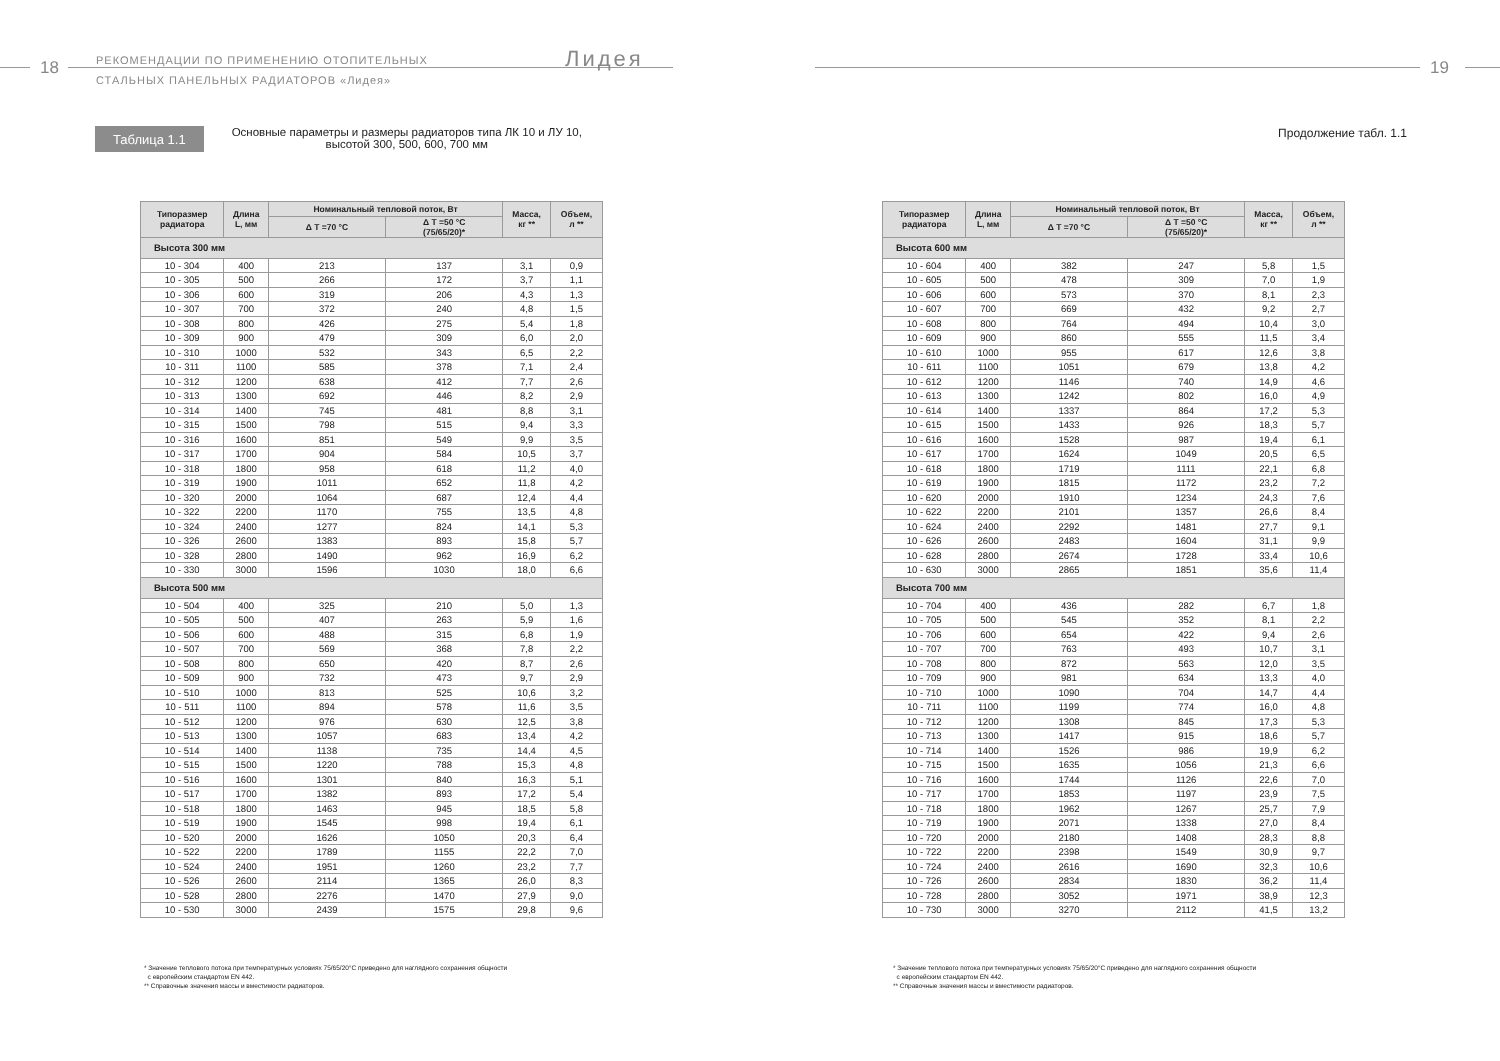18
РЕКОМЕНДАЦИИ ПО ПРИМЕНЕНИЮ ОТОПИТЕЛЬНЫХ
СТАЛЬНЫХ ПАНЕЛЬНЫХ РАДИАТОРОВ «Лидея»
Лидея
Таблица 1.1
Основные параметры и размеры радиаторов типа ЛК 10 и ЛУ 10,
высотой 300, 500, 600, 700 мм
| Типоразмер радиатора | Длина L, мм | Номинальный тепловой поток, Вт | | Масса, кг ** | Объем, л ** |
| --- | --- | --- | --- | --- | --- |
| | | Δ Т =70 °С | Δ Т =50 °С (75/65/20)* | | |
| Высота 300 мм | | | | | |
| 10 - 304 | 400 | 213 | 137 | 3,1 | 0,9 |
| 10 - 305 | 500 | 266 | 172 | 3,7 | 1,1 |
| 10 - 306 | 600 | 319 | 206 | 4,3 | 1,3 |
| 10 - 307 | 700 | 372 | 240 | 4,8 | 1,5 |
| 10 - 308 | 800 | 426 | 275 | 5,4 | 1,8 |
| 10 - 309 | 900 | 479 | 309 | 6,0 | 2,0 |
| 10 - 310 | 1000 | 532 | 343 | 6,5 | 2,2 |
| 10 - 311 | 1100 | 585 | 378 | 7,1 | 2,4 |
| 10 - 312 | 1200 | 638 | 412 | 7,7 | 2,6 |
| 10 - 313 | 1300 | 692 | 446 | 8,2 | 2,9 |
| 10 - 314 | 1400 | 745 | 481 | 8,8 | 3,1 |
| 10 - 315 | 1500 | 798 | 515 | 9,4 | 3,3 |
| 10 - 316 | 1600 | 851 | 549 | 9,9 | 3,5 |
| 10 - 317 | 1700 | 904 | 584 | 10,5 | 3,7 |
| 10 - 318 | 1800 | 958 | 618 | 11,2 | 4,0 |
| 10 - 319 | 1900 | 1011 | 652 | 11,8 | 4,2 |
| 10 - 320 | 2000 | 1064 | 687 | 12,4 | 4,4 |
| 10 - 322 | 2200 | 1170 | 755 | 13,5 | 4,8 |
| 10 - 324 | 2400 | 1277 | 824 | 14,1 | 5,3 |
| 10 - 326 | 2600 | 1383 | 893 | 15,8 | 5,7 |
| 10 - 328 | 2800 | 1490 | 962 | 16,9 | 6,2 |
| 10 - 330 | 3000 | 1596 | 1030 | 18,0 | 6,6 |
| Высота 500 мм | | | | | |
| 10 - 504 | 400 | 325 | 210 | 5,0 | 1,3 |
| 10 - 505 | 500 | 407 | 263 | 5,9 | 1,6 |
| 10 - 506 | 600 | 488 | 315 | 6,8 | 1,9 |
| 10 - 507 | 700 | 569 | 368 | 7,8 | 2,2 |
| 10 - 508 | 800 | 650 | 420 | 8,7 | 2,6 |
| 10 - 509 | 900 | 732 | 473 | 9,7 | 2,9 |
| 10 - 510 | 1000 | 813 | 525 | 10,6 | 3,2 |
| 10 - 511 | 1100 | 894 | 578 | 11,6 | 3,5 |
| 10 - 512 | 1200 | 976 | 630 | 12,5 | 3,8 |
| 10 - 513 | 1300 | 1057 | 683 | 13,4 | 4,2 |
| 10 - 514 | 1400 | 1138 | 735 | 14,4 | 4,5 |
| 10 - 515 | 1500 | 1220 | 788 | 15,3 | 4,8 |
| 10 - 516 | 1600 | 1301 | 840 | 16,3 | 5,1 |
| 10 - 517 | 1700 | 1382 | 893 | 17,2 | 5,4 |
| 10 - 518 | 1800 | 1463 | 945 | 18,5 | 5,8 |
| 10 - 519 | 1900 | 1545 | 998 | 19,4 | 6,1 |
| 10 - 520 | 2000 | 1626 | 1050 | 20,3 | 6,4 |
| 10 - 522 | 2200 | 1789 | 1155 | 22,2 | 7,0 |
| 10 - 524 | 2400 | 1951 | 1260 | 23,2 | 7,7 |
| 10 - 526 | 2600 | 2114 | 1365 | 26,0 | 8,3 |
| 10 - 528 | 2800 | 2276 | 1470 | 27,9 | 9,0 |
| 10 - 530 | 3000 | 2439 | 1575 | 29,8 | 9,6 |
* Значение теплового потока при температурных условиях 75/65/20°С приведено для наглядного сохранения общности
с европейским стандартом EN 442.
** Справочные значения массы и вместимости радиаторов.
19
Продолжение табл. 1.1
| Типоразмер радиатора | Длина L, мм | Номинальный тепловой поток, Вт | | Масса, кг ** | Объем, л ** |
| --- | --- | --- | --- | --- | --- |
| | | Δ Т =70 °С | Δ Т =50 °С (75/65/20)* | | |
| Высота 600 мм | | | | | |
| 10 - 604 | 400 | 382 | 247 | 5,8 | 1,5 |
| 10 - 605 | 500 | 478 | 309 | 7,0 | 1,9 |
| 10 - 606 | 600 | 573 | 370 | 8,1 | 2,3 |
| 10 - 607 | 700 | 669 | 432 | 9,2 | 2,7 |
| 10 - 608 | 800 | 764 | 494 | 10,4 | 3,0 |
| 10 - 609 | 900 | 860 | 555 | 11,5 | 3,4 |
| 10 - 610 | 1000 | 955 | 617 | 12,6 | 3,8 |
| 10 - 611 | 1100 | 1051 | 679 | 13,8 | 4,2 |
| 10 - 612 | 1200 | 1146 | 740 | 14,9 | 4,6 |
| 10 - 613 | 1300 | 1242 | 802 | 16,0 | 4,9 |
| 10 - 614 | 1400 | 1337 | 864 | 17,2 | 5,3 |
| 10 - 615 | 1500 | 1433 | 926 | 18,3 | 5,7 |
| 10 - 616 | 1600 | 1528 | 987 | 19,4 | 6,1 |
| 10 - 617 | 1700 | 1624 | 1049 | 20,5 | 6,5 |
| 10 - 618 | 1800 | 1719 | 1111 | 22,1 | 6,8 |
| 10 - 619 | 1900 | 1815 | 1172 | 23,2 | 7,2 |
| 10 - 620 | 2000 | 1910 | 1234 | 24,3 | 7,6 |
| 10 - 622 | 2200 | 2101 | 1357 | 26,6 | 8,4 |
| 10 - 624 | 2400 | 2292 | 1481 | 27,7 | 9,1 |
| 10 - 626 | 2600 | 2483 | 1604 | 31,1 | 9,9 |
| 10 - 628 | 2800 | 2674 | 1728 | 33,4 | 10,6 |
| 10 - 630 | 3000 | 2865 | 1851 | 35,6 | 11,4 |
| Высота 700 мм | | | | | |
| 10 - 704 | 400 | 436 | 282 | 6,7 | 1,8 |
| 10 - 705 | 500 | 545 | 352 | 8,1 | 2,2 |
| 10 - 706 | 600 | 654 | 422 | 9,4 | 2,6 |
| 10 - 707 | 700 | 763 | 493 | 10,7 | 3,1 |
| 10 - 708 | 800 | 872 | 563 | 12,0 | 3,5 |
| 10 - 709 | 900 | 981 | 634 | 13,3 | 4,0 |
| 10 - 710 | 1000 | 1090 | 704 | 14,7 | 4,4 |
| 10 - 711 | 1100 | 1199 | 774 | 16,0 | 4,8 |
| 10 - 712 | 1200 | 1308 | 845 | 17,3 | 5,3 |
| 10 - 713 | 1300 | 1417 | 915 | 18,6 | 5,7 |
| 10 - 714 | 1400 | 1526 | 986 | 19,9 | 6,2 |
| 10 - 715 | 1500 | 1635 | 1056 | 21,3 | 6,6 |
| 10 - 716 | 1600 | 1744 | 1126 | 22,6 | 7,0 |
| 10 - 717 | 1700 | 1853 | 1197 | 23,9 | 7,5 |
| 10 - 718 | 1800 | 1962 | 1267 | 25,7 | 7,9 |
| 10 - 719 | 1900 | 2071 | 1338 | 27,0 | 8,4 |
| 10 - 720 | 2000 | 2180 | 1408 | 28,3 | 8,8 |
| 10 - 722 | 2200 | 2398 | 1549 | 30,9 | 9,7 |
| 10 - 724 | 2400 | 2616 | 1690 | 32,3 | 10,6 |
| 10 - 726 | 2600 | 2834 | 1830 | 36,2 | 11,4 |
| 10 - 728 | 2800 | 3052 | 1971 | 38,9 | 12,3 |
| 10 - 730 | 3000 | 3270 | 2112 | 41,5 | 13,2 |
* Значение теплового потока при температурных условиях 75/65/20°С приведено для наглядного сохранения общности
с европейским стандартом EN 442.
** Справочные значения массы и вместимости радиаторов.